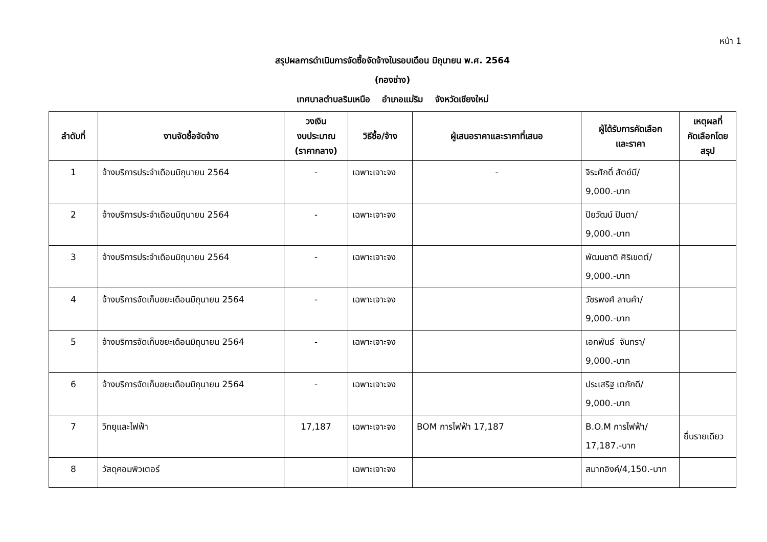หน้า 1
สรุปผลการดำเนินการจัดซื้อจัดจ้างในรอบเดือน มิถุนายน พ.ศ. 2564
(กองช่าง)
เทศบาลตำบลริมเหนือ อำเภอแม่ริม จังหวัดเชียงใหม่
| ลำดับที่ | งานจัดซื้อจัดจ้าง | วงเงิน งบประมาณ (ราคากลาง) | วิธีซื้อ/จ้าง | ผู้เสนอราคาและราคาที่เสนอ | ผู้ได้รับการคัดเลือก และราคา | เหตุผลที่ คัดเลือกโดย สรุป |
| --- | --- | --- | --- | --- | --- | --- |
| 1 | จ้างบริการประจำเดือนมิถุนายน 2564 | - | เฉพาะเจาะจง | - | จิระศักดิ์ สัตย์มี/ 9,000.-บาท | |
| 2 | จ้างบริการประจำเดือนมิถุนายน 2564 | - | เฉพาะเจาะจง | | ปิยวัฒน์ ปินตา/ 9,000.-บาท | |
| 3 | จ้างบริการประจำเดือนมิถุนายน 2564 | - | เฉพาะเจาะจง | | พัฒนชาติ ศิริเขตต์/ 9,000.-บาท | |
| 4 | จ้างบริการจัดเก็บขยะเดือนมิถุนายน 2564 | - | เฉพาะเจาะจง | | วัชรพงศ์ ลานคำ/ 9,000.-บาท | |
| 5 | จ้างบริการจัดเก็บขยะเดือนมิถุนายน 2564 | - | เฉพาะเจาะจง | | เอกพันธ์ จันทรา/ 9,000.-บาท | |
| 6 | จ้างบริการจัดเก็บขยะเดือนมิถุนายน 2564 | - | เฉพาะเจาะจง | | ประเสริฐ เตภักดี/ 9,000.-บาท | |
| 7 | วิทยุและไฟฟ้า | 17,187 | เฉพาะเจาะจง | BOM การไฟฟ้า 17,187 | B.O.M การไฟฟ้า/ 17,187.-บาท | ยื่นรายเดียว |
| 8 | วัสดุคอมพิวเตอร์ | | เฉพาะเจาะจง | | สมาทอิงค์/4,150.-บาท | |